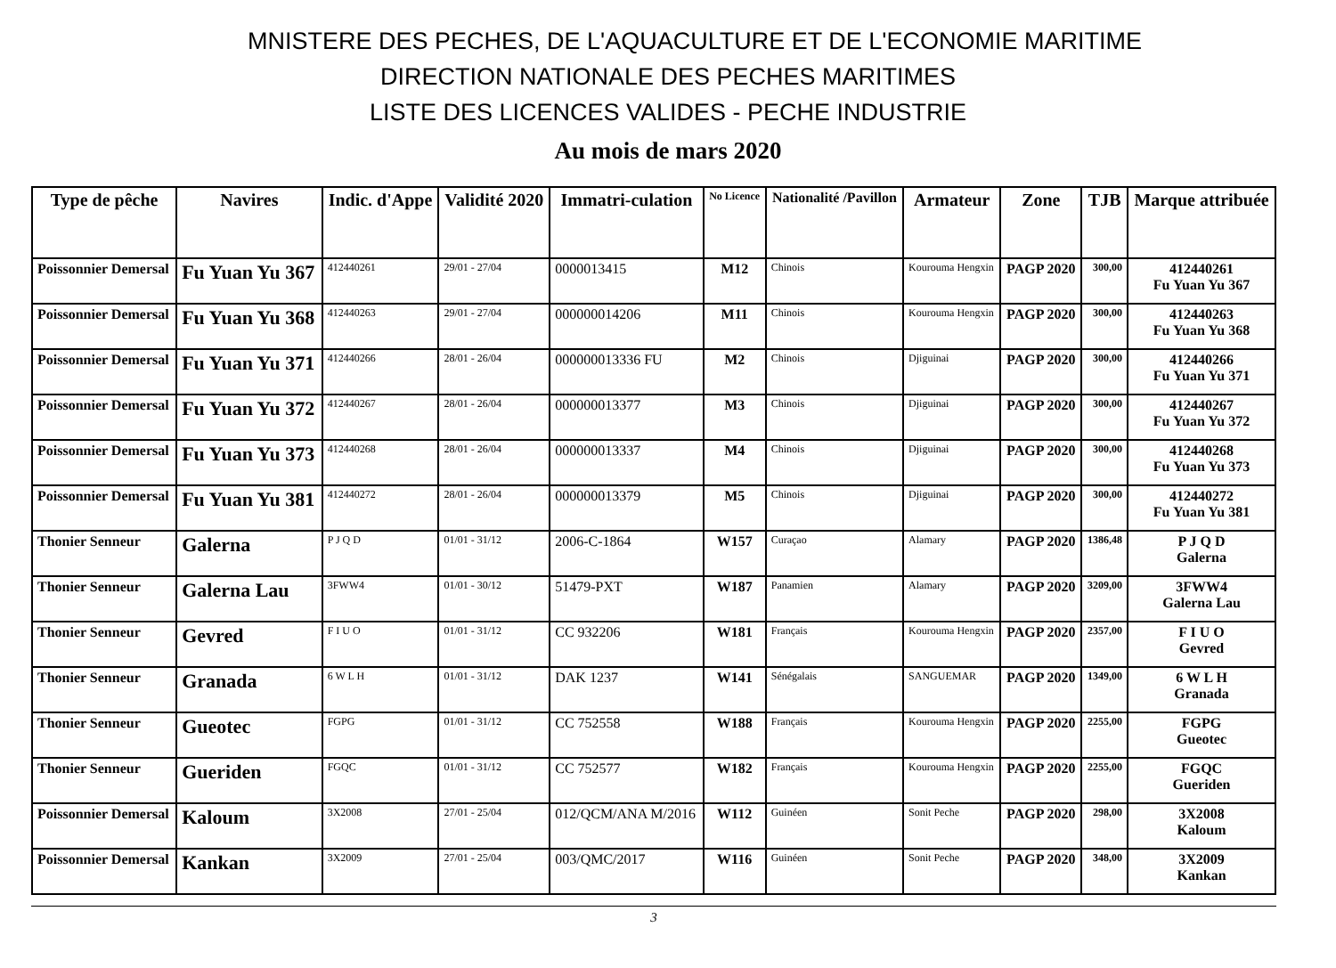MNISTERE DES PECHES, DE L'AQUACULTURE ET DE L'ECONOMIE MARITIME
DIRECTION NATIONALE DES PECHES MARITIMES
LISTE DES LICENCES VALIDES - PECHE INDUSTRIE
Au mois de mars 2020
| Type de pêche | Navires | Indic. d'Appe | Validité 2020 | Immatri-culation | No Licence | Nationalité /Pavillon | Armateur | Zone | TJB | Marque attribuée |
| --- | --- | --- | --- | --- | --- | --- | --- | --- | --- | --- |
| Poissonnier Demersal | Fu Yuan Yu 367 | 412440261 | 29/01 - 27/04 | 0000013415 | M12 | Chinois | Kourouma Hengxin | PAGP 2020 | 300,00 | 412440261 Fu Yuan Yu 367 |
| Poissonnier Demersal | Fu Yuan Yu 368 | 412440263 | 29/01 - 27/04 | 000000014206 | M11 | Chinois | Kourouma Hengxin | PAGP 2020 | 300,00 | 412440263 Fu Yuan Yu 368 |
| Poissonnier Demersal | Fu Yuan Yu 371 | 412440266 | 28/01 - 26/04 | 000000013336 FU | M2 | Chinois | Djiguinai | PAGP 2020 | 300,00 | 412440266 Fu Yuan Yu 371 |
| Poissonnier Demersal | Fu Yuan Yu 372 | 412440267 | 28/01 - 26/04 | 000000013377 | M3 | Chinois | Djiguinai | PAGP 2020 | 300,00 | 412440267 Fu Yuan Yu 372 |
| Poissonnier Demersal | Fu Yuan Yu 373 | 412440268 | 28/01 - 26/04 | 000000013337 | M4 | Chinois | Djiguinai | PAGP 2020 | 300,00 | 412440268 Fu Yuan Yu 373 |
| Poissonnier Demersal | Fu Yuan Yu 381 | 412440272 | 28/01 - 26/04 | 000000013379 | M5 | Chinois | Djiguinai | PAGP 2020 | 300,00 | 412440272 Fu Yuan Yu 381 |
| Thonier Senneur | Galerna | P J Q D | 01/01 - 31/12 | 2006-C-1864 | W157 | Curaçao | Alamary | PAGP 2020 | 1386,48 | P J Q D Galerna |
| Thonier Senneur | Galerna Lau | 3FWW4 | 01/01 - 30/12 | 51479-PXT | W187 | Panamien | Alamary | PAGP 2020 | 3209,00 | 3FWW4 Galerna Lau |
| Thonier Senneur | Gevred | F I U O | 01/01 - 31/12 | CC 932206 | W181 | Français | Kourouma Hengxin | PAGP 2020 | 2357,00 | F I U O Gevred |
| Thonier Senneur | Granada | 6 W L H | 01/01 - 31/12 | DAK 1237 | W141 | Sénégalais | SANGUEMAR | PAGP 2020 | 1349,00 | 6 W L H Granada |
| Thonier Senneur | Gueotec | FGPG | 01/01 - 31/12 | CC 752558 | W188 | Français | Kourouma Hengxin | PAGP 2020 | 2255,00 | FGPG Gueotec |
| Thonier Senneur | Gueriden | FGQC | 01/01 - 31/12 | CC 752577 | W182 | Français | Kourouma Hengxin | PAGP 2020 | 2255,00 | FGQC Gueriden |
| Poissonnier Demersal | Kaloum | 3X2008 | 27/01 - 25/04 | 012/QCM/ANA M/2016 | W112 | Guinéen | Sonit Peche | PAGP 2020 | 298,00 | 3X2008 Kaloum |
| Poissonnier Demersal | Kankan | 3X2009 | 27/01 - 25/04 | 003/QMC/2017 | W116 | Guinéen | Sonit Peche | PAGP 2020 | 348,00 | 3X2009 Kankan |
3